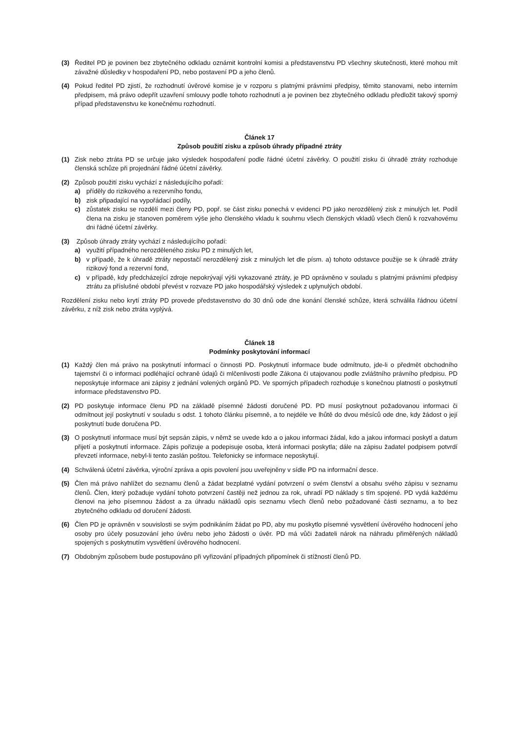(3) Ředitel PD je povinen bez zbytečného odkladu oznámit kontrolní komisi a představenstvu PD všechny skutečnosti, které mohou mít závažné důsledky v hospodaření PD, nebo postavení PD a jeho členů.
(4) Pokud ředitel PD zjistí, že rozhodnutí úvěrové komise je v rozporu s platnými právními předpisy, těmito stanovami, nebo interním předpisem, má právo odepřít uzavření smlouvy podle tohoto rozhodnutí a je povinen bez zbytečného odkladu předložit takový sporný případ představenstvu ke konečnému rozhodnutí.
Článek 17
Způsob použití zisku a způsob úhrady případné ztráty
(1) Zisk nebo ztráta PD se určuje jako výsledek hospodaření podle řádné účetní závěrky. O použití zisku či úhradě ztráty rozhoduje členská schůze při projednání řádné účetní závěrky.
(2) Způsob použití zisku vychází z následujícího pořadí:
a) příděly do rizikového a rezervního fondu,
b) zisk připadající na vypořádací podíly,
c) zůstatek zisku se rozdělí mezi členy PD, popř. se část zisku ponechá v evidenci PD jako nerozdělený zisk z minulých let. Podíl člena na zisku je stanoven poměrem výše jeho členského vkladu k souhrnu všech členských vkladů všech členů k rozvahovému dni řádné účetní závěrky.
(3) Způsob úhrady ztráty vychází z následujícího pořadí:
a) využití případného nerozděleného zisku PD z minulých let,
b) v případě, že k úhradě ztráty nepostačí nerozdělený zisk z minulých let dle písm. a) tohoto odstavce použije se k úhradě ztráty rizikový fond a rezervní fond,
c) v případě, kdy předcházející zdroje nepokrývají výši vykazované ztráty, je PD oprávněno v souladu s platnými právními předpisy ztrátu za příslušné období převést v rozvaze PD jako hospodářský výsledek z uplynulých období.
Rozdělení zisku nebo krytí ztráty PD provede představenstvo do 30 dnů ode dne konání členské schůze, která schválila řádnou účetní závěrku, z níž zisk nebo ztráta vyplývá.
Článek 18
Podmínky poskytování informací
(1) Každý člen má právo na poskytnutí informací o činnosti PD. Poskytnutí informace bude odmítnuto, jde-li o předmět obchodního tajemství či o informaci podléhající ochraně údajů či mlčenlivosti podle Zákona či utajovanou podle zvláštního právního předpisu. PD neposkytuje informace ani zápisy z jednání volených orgánů PD. Ve sporných případech rozhoduje s konečnou platností o poskytnutí informace představenstvo PD.
(2) PD poskytuje informace členu PD na základě písemné žádosti doručené PD. PD musí poskytnout požadovanou informaci či odmítnout její poskytnutí v souladu s odst. 1 tohoto článku písemně, a to nejdéle ve lhůtě do dvou měsíců ode dne, kdy žádost o její poskytnutí bude doručena PD.
(3) O poskytnutí informace musí být sepsán zápis, v němž se uvede kdo a o jakou informaci žádal, kdo a jakou informaci poskytl a datum přijetí a poskytnutí informace. Zápis pořizuje a podepisuje osoba, která informaci poskytla; dále na zápisu žadatel podpisem potvrdí převzetí informace, nebyl-li tento zaslán poštou. Telefonicky se informace neposkytují.
(4) Schválená účetní závěrka, výroční zpráva a opis povolení jsou uveřejněny v sídle PD na informační desce.
(5) Člen má právo nahlížet do seznamu členů a žádat bezplatné vydání potvrzení o svém členství a obsahu svého zápisu v seznamu členů. Člen, který požaduje vydání tohoto potvrzení častěji než jednou za rok, uhradí PD náklady s tím spojené. PD vydá každému členovi na jeho písemnou žádost a za úhradu nákladů opis seznamu všech členů nebo požadované části seznamu, a to bez zbytečného odkladu od doručení žádosti.
(6) Člen PD je oprávněn v souvislosti se svým podnikáním žádat po PD, aby mu poskytlo písemné vysvětlení úvěrového hodnocení jeho osoby pro účely posuzování jeho úvěru nebo jeho žádosti o úvěr. PD má vůči žadateli nárok na náhradu přiměřených nákladů spojených s poskytnutím vysvětlení úvěrového hodnocení.
(7) Obdobným způsobem bude postupováno při vyřizování případných připomínek či stížností členů PD.